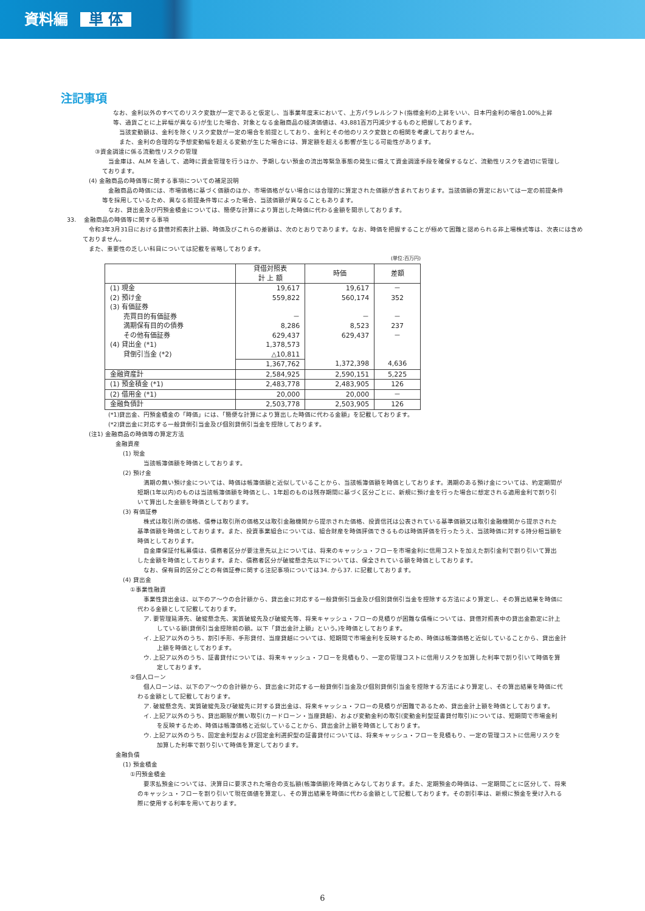資料編 単 体
注記事項
なお、金利以外のすべてのリスク変数が一定であると仮定し、当事業年度末において、上方パラレルシフト(指標金利の上昇をいい、日本円金利の場合1.00%上昇
等、通貨ごとに上昇幅が異なる)が生じた場合、対象となる金融商品の経済価値は、43,881百万円減少するものと把握しております。
当該変動額は、金利を除くリスク変数が一定の場合を前提としており、金利とその他のリスク変数との相関を考慮しておりません。
また、金利の合理的な予想変動幅を超える変動が生じた場合には、算定額を超える影響が生じる可能性があります。
③資金調達に係る流動性リスクの管理
当金庫は、ALM を通して、適時に資金管理を行うほか、予期しない預金の流出等緊急事態の発生に備えて資金調達手段を確保するなど、流動性リスクを適切に管理し
ております。
(4) 金融商品の時価等に関する事項についての補足説明
金融商品の時価には、市場価格に基づく価額のほか、市場価格がない場合には合理的に算定された価額が含まれております。当該価額の算定においては一定の前提条件
等を採用しているため、異なる前提条件等によった場合、当該価額が異なることもあります。
なお、貸出金及び円預金積金については、簡便な計算により算出した時価に代わる金額を開示しております。
33.　 金融商品の時価等に関する事項
令和3年3月31日における貸借対照表計上額、時価及びこれらの差額は、次のとおりであります。なお、時価を把握することが極めて困難と認められる非上場株式等は、次表には含め
ておりません。
また、重要性の乏しい科目については記載を省略しております。
(単位:百万円)
| | 貸借対照表 計 上 額 | 時価 | 差額 |
| --- | --- | --- | --- |
| (1) 現金 (2) 預け金 (3) 有価証券 売買目的有価証券 満期保有目的の債券 その他有価証券 (4) 貸出金 (*1) 貸倒引当金 (*2) | 19,617 559,822 － 8,286 629,437 1,378,573 △10,811 | 19,617 560,174 － 8,523 629,437 1,372,398 | － 352 － 237 － 4,636 |
| | 1,367,762 | | |
| 金融資産計 | 2,584,925 | 2,590,151 | 5,225 |
| (1) 預金積金 (*1) | 2,483,778 | 2,483,905 | 126 |
| (2) 借用金 (*1) | 20,000 | 20,000 | － |
| 金融負債計 | 2,503,778 | 2,503,905 | 126 |
(*1)貸出金、円預金積金の「時価」には、「簡便な計算により算出した時価に代わる金額」を記載しております。
(*2)貸出金に対応する一般貸倒引当金及び個別貸倒引当金を控除しております。
(注1) 金融商品の時価等の算定方法
金融資産
(1) 現金
当該帳簿価額を時価としております。
(2) 預け金
満期の無い預け金については、時価は帳簿価額と近似していることから、当該帳簿価額を時価としております。満期のある預け金については、約定期間が
短期(1年以内)のものは当該帳簿価額を時価とし、1年超のものは残存期間に基づく区分ごとに、新規に預け金を行った場合に想定される適用金利で割り引
いて算出した金額を時価としております。
(3) 有価証券
株式は取引所の価格、債券は取引所の価格又は取引金融機関から提示された価格、投資信託は公表されている基準価額又は取引金融機関から提示された
基準価額を時価としております。また、投資事業組合については、組合財産を時価評価できるものは時価評価を行ったうえ、当該時価に対する持分相当額を
時価としております。
自金庫保証付私募債は、債務者区分が要注意先以上については、将来のキャッシュ・フローを市場金利に信用コストを加えた割引金利で割り引いて算出
した金額を時価としております。また、債務者区分が破綻懸念先以下については、保全されている額を時価としております。
なお、保有目的区分ごとの有価証券に関する注記事項については34. から37. に記載しております。
(4) 貸出金
①事業性融資
事業性貸出金は、以下のア～ウの合計額から、貸出金に対応する一般貸倒引当金及び個別貸倒引当金を控除する方法により算定し、その算出結果を時価に
代わる金額として記載しております。
ア. 要管理延滞先、破綻懸念先、実質破綻先及び破綻先等、将来キャッシュ・フローの見積りが困難な債権については、貸借対照表中の貸出金勘定に計上
している額(貸倒引当金控除前の額。以下「貸出金計上額」という。)を時価としております。
イ. 上記ア以外のうち、割引手形、手形貸付、当座貸越については、短期間で市場金利を反映するため、時価は帳簿価格と近似していることから、貸出金計
上額を時価としております。
ウ. 上記ア以外のうち、証書貸付については、将来キャッシュ・フローを見積もり、一定の管理コストに信用リスクを加算した利率で割り引いて時価を算
定しております。
②個人ローン
個人ローンは、以下のア～ウの合計額から、貸出金に対応する一般貸倒引当金及び個別貸倒引当金を控除する方法により算定し、その算出結果を時価に代
わる金額として記載しております。
ア. 破綻懸念先、実質破綻先及び破綻先に対する貸出金は、将来キャッシュ・フローの見積りが困難であるため、貸出金計上額を時価としております。
イ. 上記ア以外のうち、貸出期限が無い取引(カードローン・当座貸越)、および変動金利の取引(変動金利型証書貸付取引)については、短期間で市場金利
を反映するため、時価は帳簿価格と近似していることから、貸出金計上額を時価としております。
ウ. 上記ア以外のうち、固定金利型および固定金利選択型の証書貸付については、将来キャッシュ・フローを見積もり、一定の管理コストに信用リスクを
加算した利率で割り引いて時価を算定しております。
金融負債
(1) 預金積金
①円預金積金
要求払預金については、決算日に要求された場合の支払額(帳簿価額)を時価とみなしております。また、定期預金の時価は、一定期間ごとに区分して、将来
のキャッシュ・フローを割り引いて現在価値を算定し、その算出結果を時価に代わる金額として記載しております。その割引率は、新規に預金を受け入れる
際に使用する利率を用いております。
6